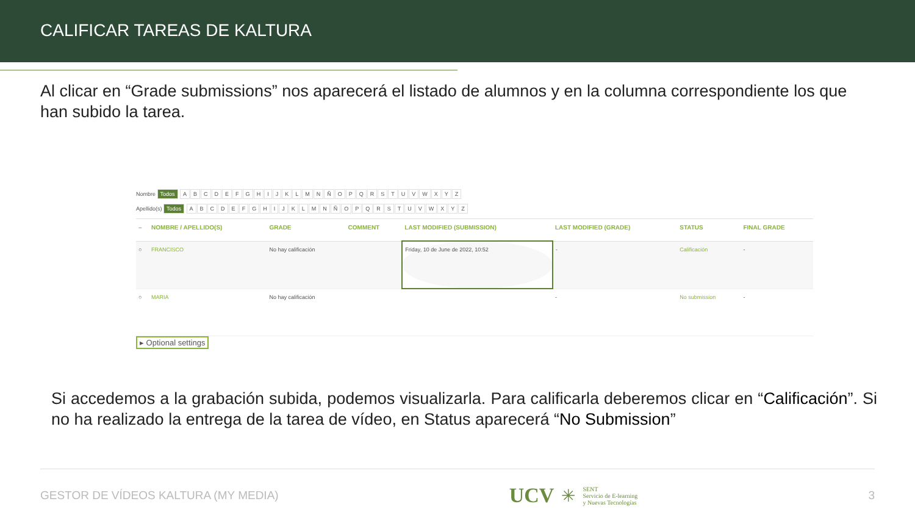CALIFICAR TAREAS DE KALTURA
Al clicar en “Grade submissions” nos aparecerá el listado de alumnos y en la columna correspondiente los que han subido la tarea.
Nombre Todos ABCDEFGHIJKLMNÑOPQRSTUVWXYZ
Apellido(s) Todos ABCDEFGHIJKLMNÑOPQRSTUVWXYZ
| – | NOMBRE / APELLIDO(S) | GRADE | COMMENT | LAST MODIFIED (SUBMISSION) | LAST MODIFIED (GRADE) | STATUS | FINAL GRADE |
| --- | --- | --- | --- | --- | --- | --- | --- |
| ○ | FRANCISCO | No hay calificación | | Friday, 10 de June de 2022, 10:52 | - | Calificación | - |
| ○ | MARIA | No hay calificación | | | - | No submission | - |
▸ Optional settings
Si accedemos a la grabación subida, podemos visualizarla. Para calificarla deberemos clicar en “Calificación”. Si no ha realizado la entrega de la tarea de vídeo, en Status aparecerá “No Submission”
GESTOR DE VÍDEOS KALTURA (MY MEDIA) UCV ✳ SENT
Servicio de E-learning
y Nuevas Tecnologías 3